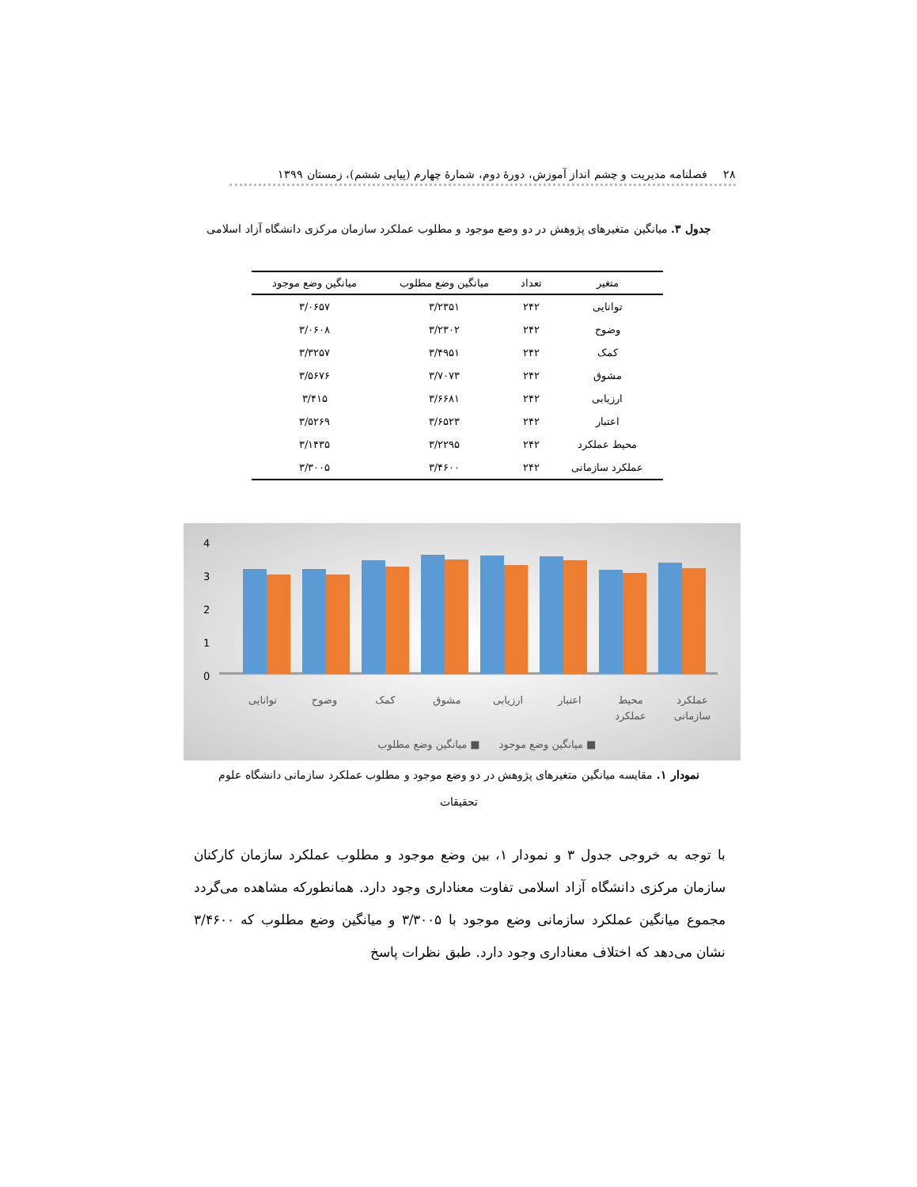۲۸ فصلنامه مدیریت و چشم انداز آموزش، دورهٔ دوم، شمارهٔ چهارم (پیاپی ششم)، زمستان ۱۳۹۹
جدول ۳. میانگین متغیرهای پژوهش در دو وضع موجود و مطلوب عملکرد سازمان مرکزی دانشگاه آزاد اسلامی
| متغیر | تعداد | میانگین وضع مطلوب | میانگین وضع موجود |
| --- | --- | --- | --- |
| توانایی | ۲۴۲ | ۳/۲۳۵۱ | ۳/۰۶۵۷ |
| وضوح | ۲۴۲ | ۳/۲۳۰۲ | ۳/۰۶۰۸ |
| کمک | ۲۴۲ | ۳/۴۹۵۱ | ۳/۳۲۵۷ |
| مشوق | ۲۴۲ | ۳/۷۰۷۳ | ۳/۵۶۷۶ |
| ارزیابی | ۲۴۲ | ۳/۶۶۸۱ | ۳/۴۱۵ |
| اعتبار | ۲۴۲ | ۳/۶۵۲۳ | ۳/۵۲۶۹ |
| محیط عملکرد | ۲۴۲ | ۳/۲۲۹۵ | ۳/۱۴۳۵ |
| عملکرد سازمانی | ۲۴۲ | ۳/۴۶۰۰ | ۳/۳۰۰۵ |
4
3
2
1
0
توانایی
وضوح
کمک
مشوق
ارزیابی
اعتبار
محیط
عملکرد
عملکرد
سازمانی
میانگین وضع مطلوب ■
میانگین وضع موجود ■
نمودار ۱. مقایسه میانگین متغیرهای پژوهش در دو وضع موجود و مطلوب عملکرد سازمانی دانشگاه علوم تحقیقات
با توجه به خروجی جدول ۳ و نمودار ۱، بین وضع موجود و مطلوب عملکرد سازمان کارکنان سازمان مرکزی دانشگاه آزاد اسلامی تفاوت معناداری وجود دارد. همانطورکه مشاهده می‌گردد مجموع میانگین عملکرد سازمانی وضع موجود با ۳/۳۰۰۵ و میانگین وضع مطلوب که ۳/۴۶۰۰ نشان می‌دهد که اختلاف معناداری وجود دارد. طبق نظرات پاسخ